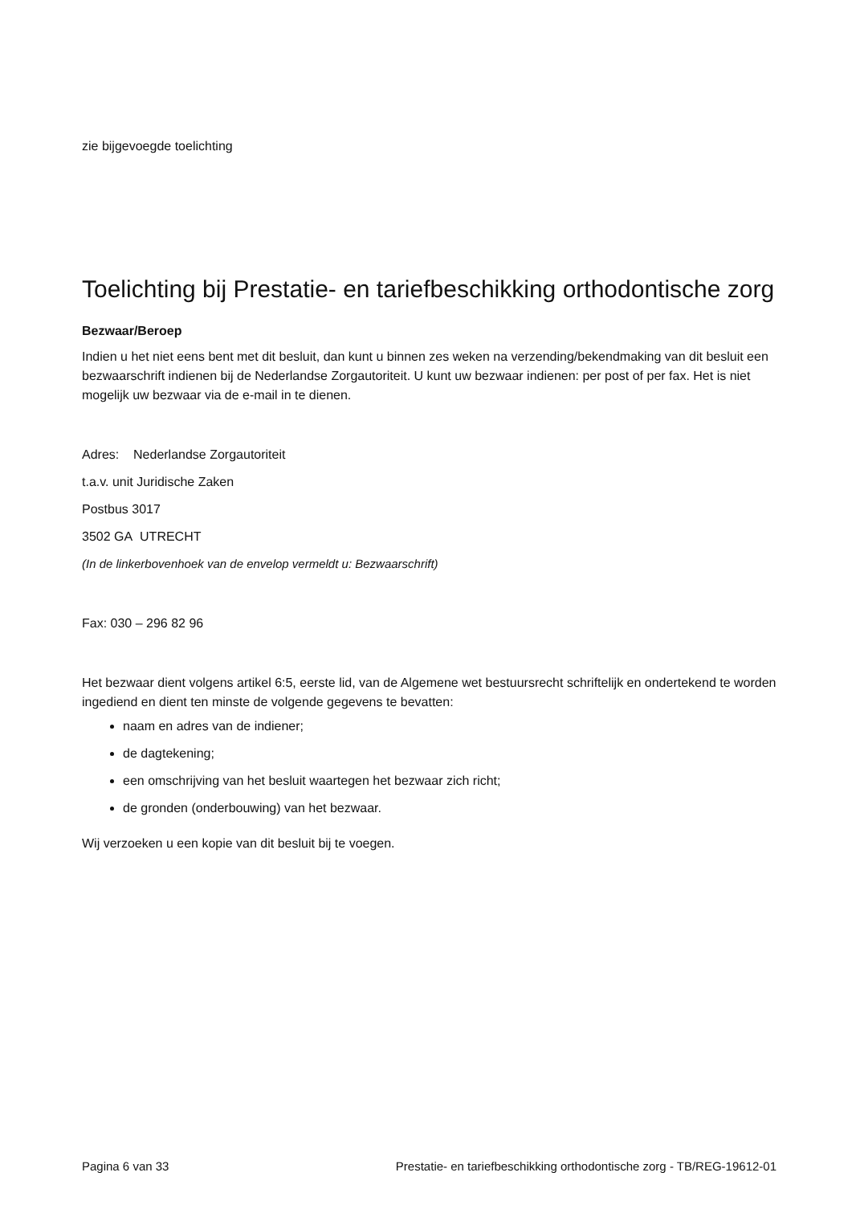zie bijgevoegde toelichting
Toelichting bij Prestatie- en tariefbeschikking orthodontische zorg
Bezwaar/Beroep
Indien u het niet eens bent met dit besluit, dan kunt u binnen zes weken na verzending/bekendmaking van dit besluit een bezwaarschrift indienen bij de Nederlandse Zorgautoriteit. U kunt uw bezwaar indienen: per post of per fax. Het is niet mogelijk uw bezwaar via de e-mail in te dienen.
Adres: Nederlandse Zorgautoriteit
t.a.v. unit Juridische Zaken
Postbus 3017
3502 GA UTRECHT
(In de linkerbovenhoek van de envelop vermeldt u: Bezwaarschrift)
Fax: 030 – 296 82 96
Het bezwaar dient volgens artikel 6:5, eerste lid, van de Algemene wet bestuursrecht schriftelijk en ondertekend te worden ingediend en dient ten minste de volgende gegevens te bevatten:
naam en adres van de indiener;
de dagtekening;
een omschrijving van het besluit waartegen het bezwaar zich richt;
de gronden (onderbouwing) van het bezwaar.
Wij verzoeken u een kopie van dit besluit bij te voegen.
Pagina 6 van 33 Prestatie- en tariefbeschikking orthodontische zorg - TB/REG-19612-01